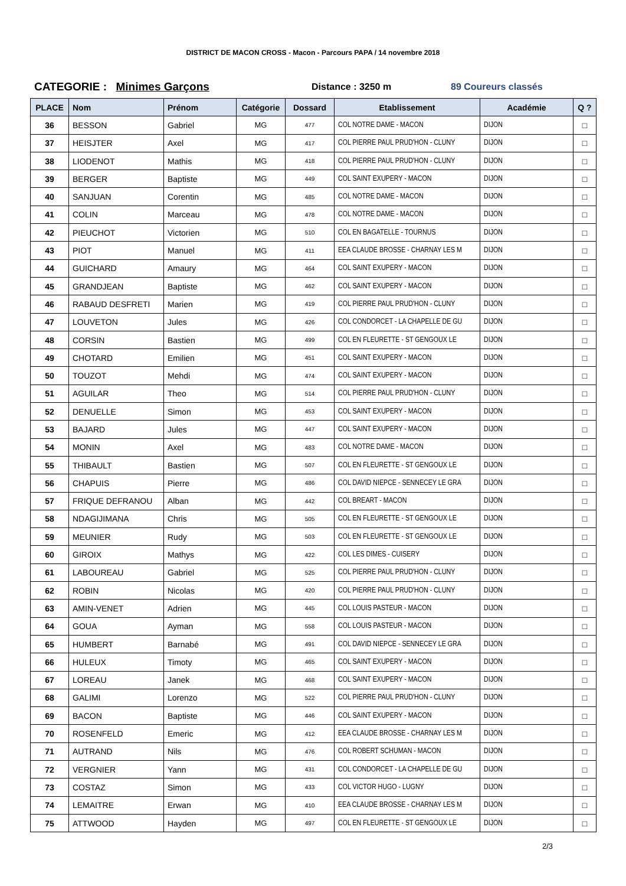DISTRICT DE MACON CROSS - Macon - Parcours PAPA / 14 novembre 2018
CATEGORIE : Minimes Garçons Distance : 3250 m 89 Coureurs classés
| PLACE | Nom | Prénom | Catégorie | Dossard | Etablissement | Académie | Q ? |
| --- | --- | --- | --- | --- | --- | --- | --- |
| 36 | BESSON | Gabriel | MG | 477 | COL NOTRE DAME - MACON | DIJON | □ |
| 37 | HEISJTER | Axel | MG | 417 | COL PIERRE PAUL PRUD'HON - CLUNY | DIJON | □ |
| 38 | LIODENOT | Mathis | MG | 418 | COL PIERRE PAUL PRUD'HON - CLUNY | DIJON | □ |
| 39 | BERGER | Baptiste | MG | 449 | COL SAINT EXUPERY - MACON | DIJON | □ |
| 40 | SANJUAN | Corentin | MG | 485 | COL NOTRE DAME - MACON | DIJON | □ |
| 41 | COLIN | Marceau | MG | 478 | COL NOTRE DAME - MACON | DIJON | □ |
| 42 | PIEUCHOT | Victorien | MG | 510 | COL EN BAGATELLE - TOURNUS | DIJON | □ |
| 43 | PIOT | Manuel | MG | 411 | EEA CLAUDE BROSSE - CHARNAY LES M | DIJON | □ |
| 44 | GUICHARD | Amaury | MG | 464 | COL SAINT EXUPERY - MACON | DIJON | □ |
| 45 | GRANDJEAN | Baptiste | MG | 462 | COL SAINT EXUPERY - MACON | DIJON | □ |
| 46 | RABAUD DESFRETI | Marien | MG | 419 | COL PIERRE PAUL PRUD'HON - CLUNY | DIJON | □ |
| 47 | LOUVETON | Jules | MG | 426 | COL CONDORCET - LA CHAPELLE DE GU | DIJON | □ |
| 48 | CORSIN | Bastien | MG | 499 | COL EN FLEURETTE - ST GENGOUX LE | DIJON | □ |
| 49 | CHOTARD | Emilien | MG | 451 | COL SAINT EXUPERY - MACON | DIJON | □ |
| 50 | TOUZOT | Mehdi | MG | 474 | COL SAINT EXUPERY - MACON | DIJON | □ |
| 51 | AGUILAR | Theo | MG | 514 | COL PIERRE PAUL PRUD'HON - CLUNY | DIJON | □ |
| 52 | DENUELLE | Simon | MG | 453 | COL SAINT EXUPERY - MACON | DIJON | □ |
| 53 | BAJARD | Jules | MG | 447 | COL SAINT EXUPERY - MACON | DIJON | □ |
| 54 | MONIN | Axel | MG | 483 | COL NOTRE DAME - MACON | DIJON | □ |
| 55 | THIBAULT | Bastien | MG | 507 | COL EN FLEURETTE - ST GENGOUX LE | DIJON | □ |
| 56 | CHAPUIS | Pierre | MG | 486 | COL DAVID NIEPCE - SENNECEY LE GRA | DIJON | □ |
| 57 | FRIQUE DEFRANOU | Alban | MG | 442 | COL BREART - MACON | DIJON | □ |
| 58 | NDAGIJIMANA | Chris | MG | 505 | COL EN FLEURETTE - ST GENGOUX LE | DIJON | □ |
| 59 | MEUNIER | Rudy | MG | 503 | COL EN FLEURETTE - ST GENGOUX LE | DIJON | □ |
| 60 | GIROIX | Mathys | MG | 422 | COL LES DIMES - CUISERY | DIJON | □ |
| 61 | LABOUREAU | Gabriel | MG | 525 | COL PIERRE PAUL PRUD'HON - CLUNY | DIJON | □ |
| 62 | ROBIN | Nicolas | MG | 420 | COL PIERRE PAUL PRUD'HON - CLUNY | DIJON | □ |
| 63 | AMIN-VENET | Adrien | MG | 445 | COL LOUIS PASTEUR - MACON | DIJON | □ |
| 64 | GOUA | Ayman | MG | 558 | COL LOUIS PASTEUR - MACON | DIJON | □ |
| 65 | HUMBERT | Barnabé | MG | 491 | COL DAVID NIEPCE - SENNECEY LE GRA | DIJON | □ |
| 66 | HULEUX | Timoty | MG | 465 | COL SAINT EXUPERY - MACON | DIJON | □ |
| 67 | LOREAU | Janek | MG | 468 | COL SAINT EXUPERY - MACON | DIJON | □ |
| 68 | GALIMI | Lorenzo | MG | 522 | COL PIERRE PAUL PRUD'HON - CLUNY | DIJON | □ |
| 69 | BACON | Baptiste | MG | 446 | COL SAINT EXUPERY - MACON | DIJON | □ |
| 70 | ROSENFELD | Emeric | MG | 412 | EEA CLAUDE BROSSE - CHARNAY LES M | DIJON | □ |
| 71 | AUTRAND | Nils | MG | 476 | COL ROBERT SCHUMAN - MACON | DIJON | □ |
| 72 | VERGNIER | Yann | MG | 431 | COL CONDORCET - LA CHAPELLE DE GU | DIJON | □ |
| 73 | COSTAZ | Simon | MG | 433 | COL VICTOR HUGO - LUGNY | DIJON | □ |
| 74 | LEMAITRE | Erwan | MG | 410 | EEA CLAUDE BROSSE - CHARNAY LES M | DIJON | □ |
| 75 | ATTWOOD | Hayden | MG | 497 | COL EN FLEURETTE - ST GENGOUX LE | DIJON | □ |
2/3